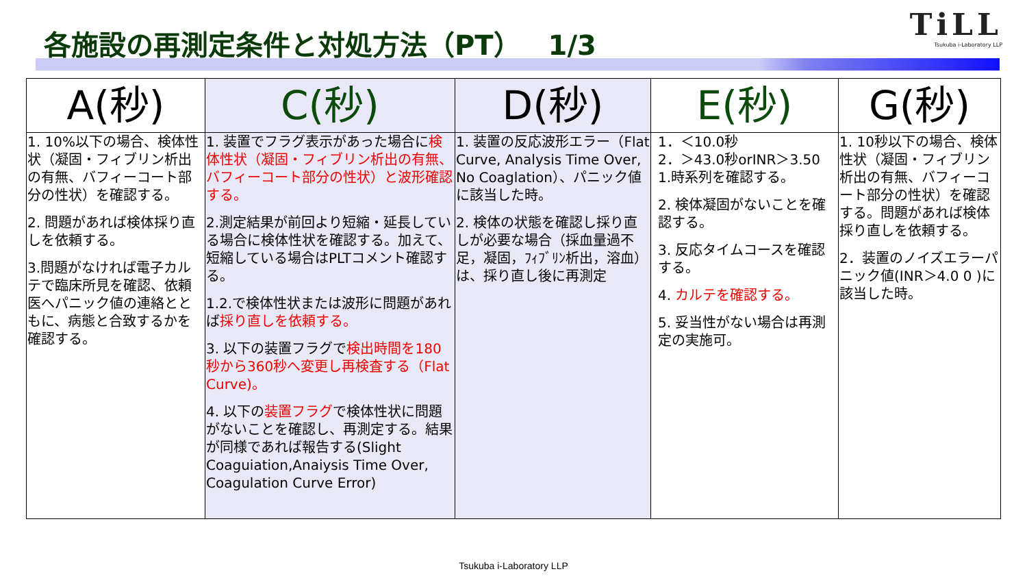各施設の再測定条件と対処方法（PT）　1/3
TiLL
Tsukuba i-Laboratory LLP
| A(秒) | C(秒) | D(秒) | E(秒) | G(秒) |
| --- | --- | --- | --- | --- |
| 1. 10%以下の場合、検体性状（凝固・フィブリン析出の有無、バフィーコート部分の性状）を確認する。 2. 問題があれば検体採り直しを依頼する。 3.問題がなければ電子カルテで臨床所見を確認、依頼医へパニック値の連絡とともに、病態と合致するかを確認する。 | 1. 装置でフラグ表示があった場合に 検体性状（凝固・フィブリン析出の有無、バフィーコート部分の性状）と波形確認する。 2.測定結果が前回より短縮・延長している場合に検体性状を確認する。加えて、短縮している場合はPLTコメント確認する。 1.2.で検体性状または波形に問題があれば 採り直しを依頼する。 3. 以下の装置フラグで 検出時間を180秒から360秒へ変更し再検査する（Flat Curve)。 4. 以下の 装置フラグ で検体性状に問題がないことを確認し、再測定する。結果が同様であれば報告する(Slight Coaguiation,Anaiysis Time Over, Coagulation Curve Error) | 1. 装置の反応波形エラー（Flat Curve, Analysis Time Over, No Coaglation）、パニック値に該当した時。 2. 検体の状態を確認し採り直しが必要な場合（採血量過不足，凝固，ﾌｨﾌﾞﾘﾝ析出，溶血）は、採り直し後に再測定 | 1．＜10.0秒 2．＞43.0秒orINR＞3.50 1.時系列を確認する。 2. 検体凝固がないことを確認する。 3. 反応タイムコースを確認する。 4. カルテを確認する。 5. 妥当性がない場合は再測定の実施可。 | 1. 10秒以下の場合、検体性状（凝固・フィブリン析出の有無、バフィーコート部分の性状）を確認する。問題があれば検体採り直しを依頼する。 2．装置のノイズエラーパニック値(INR＞4.0 0 )に該当した時。 |
Tsukuba i-Laboratory LLP